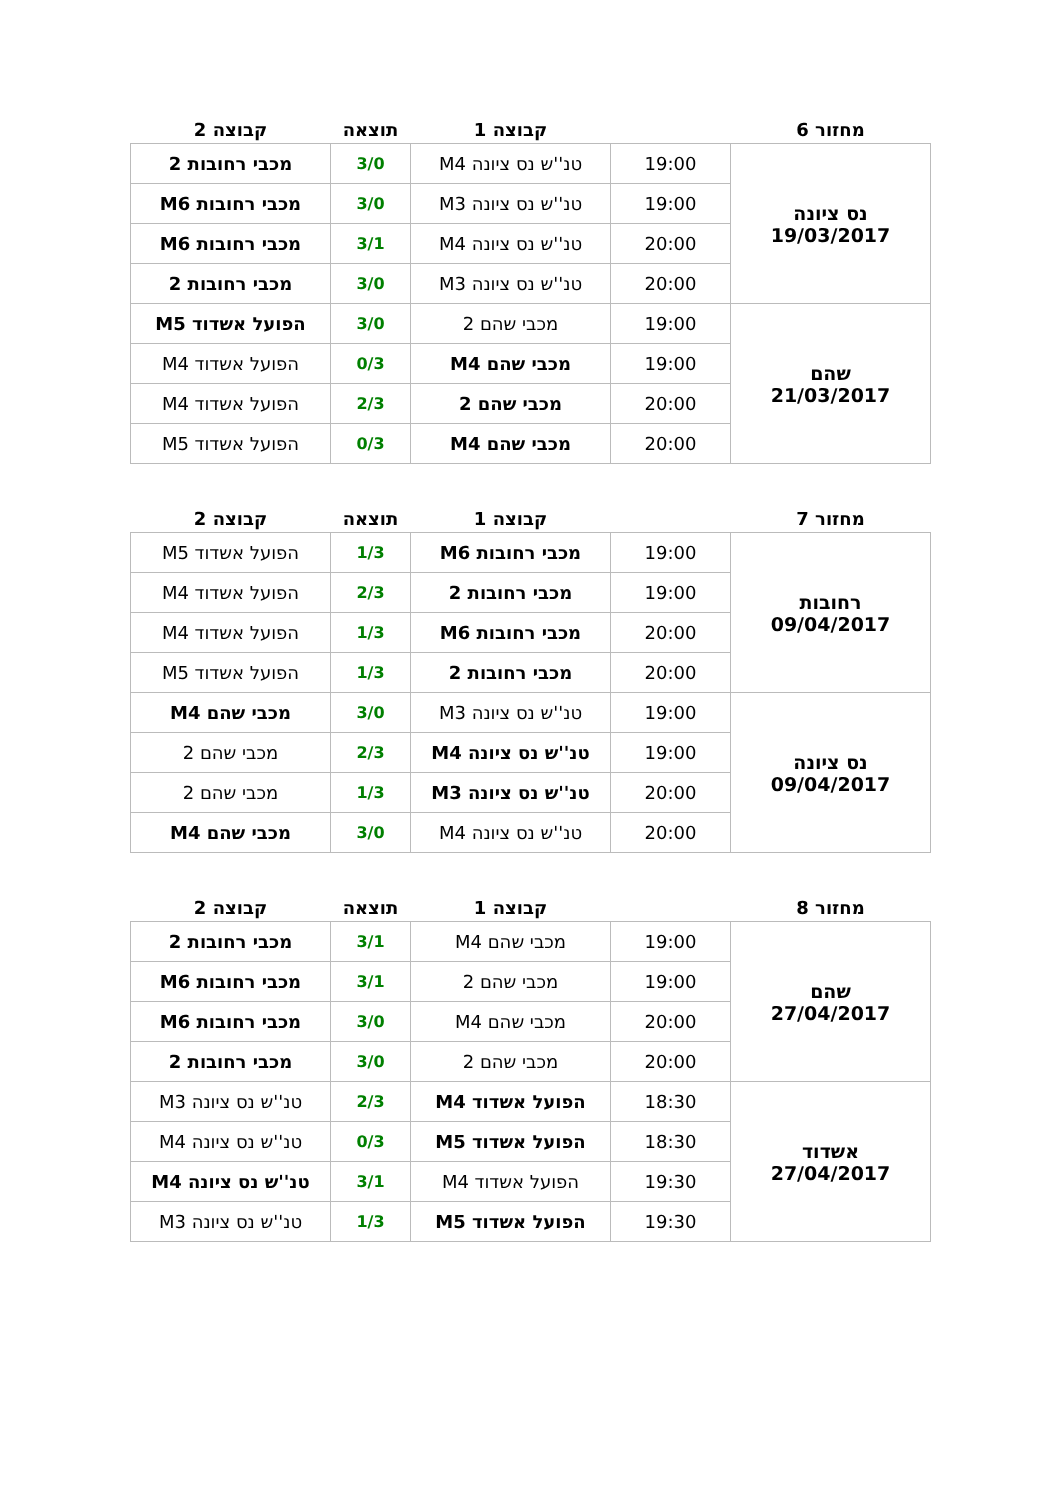| מחזור 6 | | קבוצה 1 | תוצאה | קבוצה 2 |
| --- | --- | --- | --- | --- |
| נס ציונה 19/03/2017 | 19:00 | טנ''ש נס ציונה M4 | 3/0 | מכבי רחובות 2 |
| | 19:00 | טנ''ש נס ציונה M3 | 3/0 | מכבי רחובות M6 |
| | 20:00 | טנ''ש נס ציונה M4 | 3/1 | מכבי רחובות M6 |
| | 20:00 | טנ''ש נס ציונה M3 | 3/0 | מכבי רחובות 2 |
| שהם 21/03/2017 | 19:00 | מכבי שהם 2 | 3/0 | הפועל אשדוד M5 |
| | 19:00 | מכבי שהם M4 | 0/3 | הפועל אשדוד M4 |
| | 20:00 | מכבי שהם 2 | 2/3 | הפועל אשדוד M4 |
| | 20:00 | מכבי שהם M4 | 0/3 | הפועל אשדוד M5 |
| מחזור 7 | | קבוצה 1 | תוצאה | קבוצה 2 |
| --- | --- | --- | --- | --- |
| רחובות 09/04/2017 | 19:00 | מכבי רחובות M6 | 1/3 | הפועל אשדוד M5 |
| | 19:00 | מכבי רחובות 2 | 2/3 | הפועל אשדוד M4 |
| | 20:00 | מכבי רחובות M6 | 1/3 | הפועל אשדוד M4 |
| | 20:00 | מכבי רחובות 2 | 1/3 | הפועל אשדוד M5 |
| נס ציונה 09/04/2017 | 19:00 | טנ''ש נס ציונה M3 | 3/0 | מכבי שהם M4 |
| | 19:00 | טנ''ש נס ציונה M4 | 2/3 | מכבי שהם 2 |
| | 20:00 | טנ''ש נס ציונה M3 | 1/3 | מכבי שהם 2 |
| | 20:00 | טנ''ש נס ציונה M4 | 3/0 | מכבי שהם M4 |
| מחזור 8 | | קבוצה 1 | תוצאה | קבוצה 2 |
| --- | --- | --- | --- | --- |
| שהם 27/04/2017 | 19:00 | מכבי שהם M4 | 3/1 | מכבי רחובות 2 |
| | 19:00 | מכבי שהם 2 | 3/1 | מכבי רחובות M6 |
| | 20:00 | מכבי שהם M4 | 3/0 | מכבי רחובות M6 |
| | 20:00 | מכבי שהם 2 | 3/0 | מכבי רחובות 2 |
| אשדוד 27/04/2017 | 18:30 | הפועל אשדוד M4 | 2/3 | טנ''ש נס ציונה M3 |
| | 18:30 | הפועל אשדוד M5 | 0/3 | טנ''ש נס ציונה M4 |
| | 19:30 | הפועל אשדוד M4 | 3/1 | טנ''ש נס ציונה M4 |
| | 19:30 | הפועל אשדוד M5 | 1/3 | טנ''ש נס ציונה M3 |